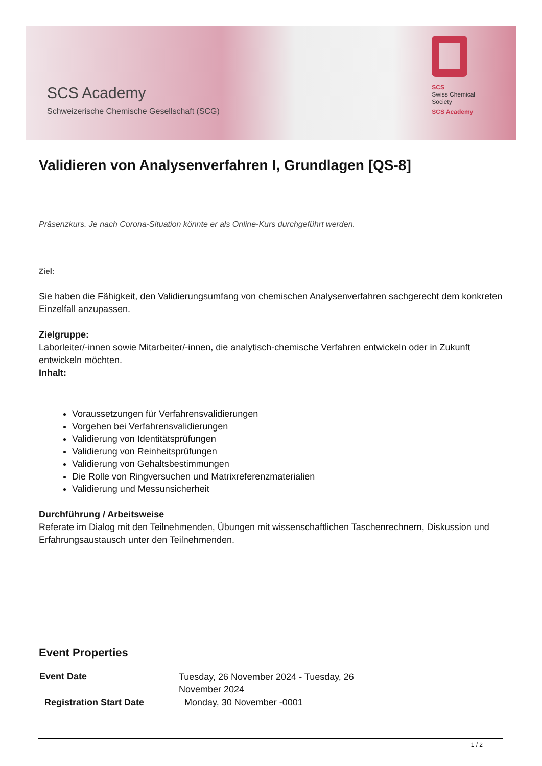SCS Academy
Schweizerische Chemische Gesellschaft (SCG)
SCS
Swiss Chemical
Society
SCS Academy
Validieren von Analysenverfahren I, Grundlagen [QS-8]
Präsenzkurs. Je nach Corona-Situation könnte er als Online-Kurs durchgeführt werden.
Ziel:
Sie haben die Fähigkeit, den Validierungsumfang von chemischen Analysenverfahren sachgerecht dem konkreten Einzelfall anzupassen.
Zielgruppe:
Laborleiter/-innen sowie Mitarbeiter/-innen, die analytisch-chemische Verfahren entwickeln oder in Zukunft entwickeln möchten.
Inhalt:
Voraussetzungen für Verfahrensvalidierungen
Vorgehen bei Verfahrensvalidierungen
Validierung von Identitätsprüfungen
Validierung von Reinheitsprüfungen
Validierung von Gehaltsbestimmungen
Die Rolle von Ringversuchen und Matrixreferenzmaterialien
Validierung und Messunsicherheit
Durchführung / Arbeitsweise
Referate im Dialog mit den Teilnehmenden, Übungen mit wissenschaftlichen Taschenrechnern, Diskussion und Erfahrungsaustausch unter den Teilnehmenden.
Event Properties
| Event Date | Tuesday, 26 November 2024 - Tuesday, 26 November 2024 |
| Registration Start Date | Monday, 30 November -0001 |
1 / 2